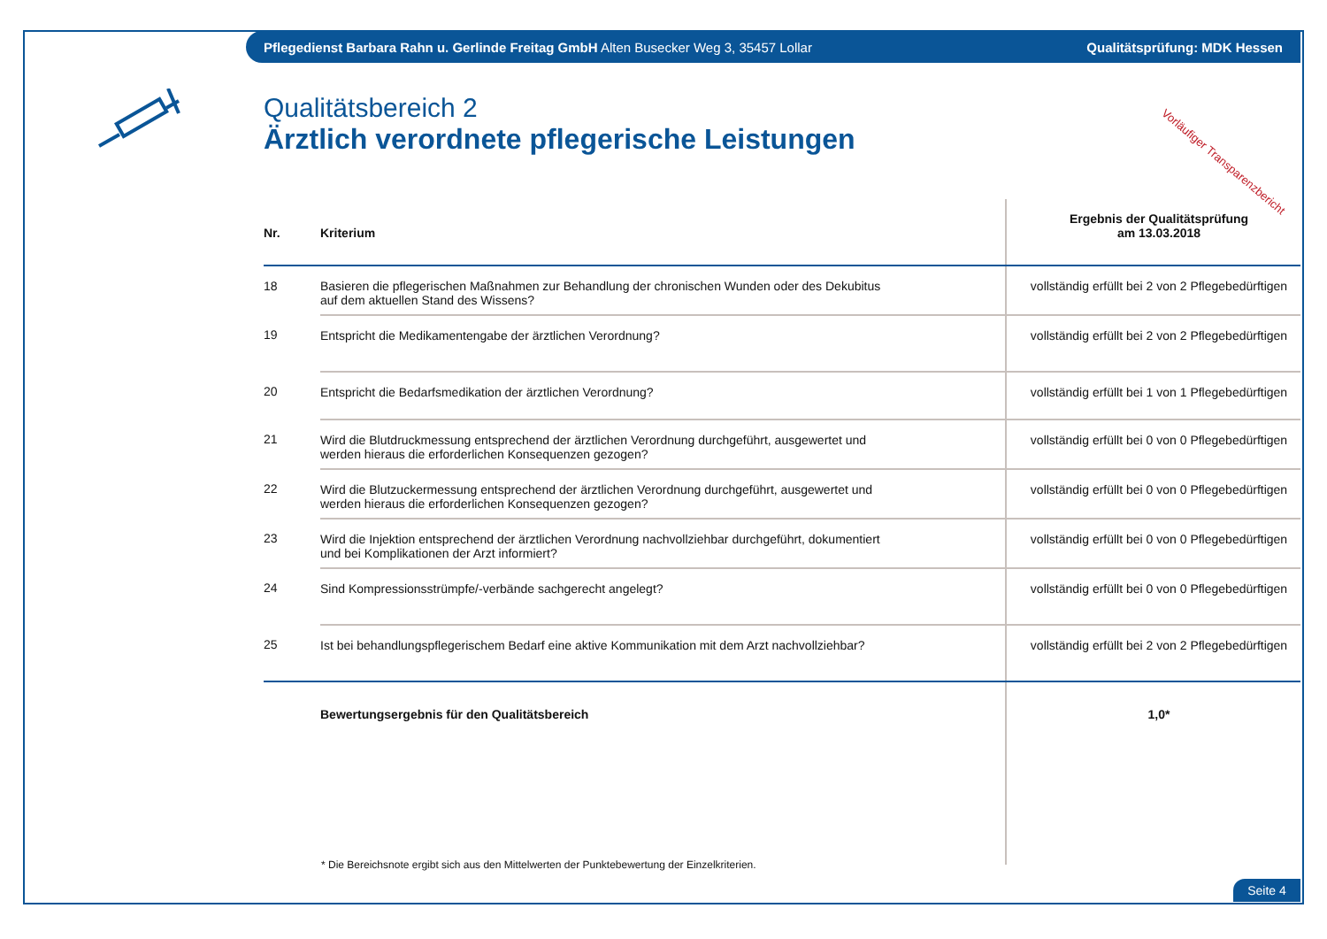Pflegedienst Barbara Rahn u. Gerlinde Freitag GmbH Alten Busecker Weg 3, 35457 Lollar Qualitätsprüfung: MDK Hessen
Qualitätsbereich 2
Ärztlich verordnete pflegerische Leistungen
Vorläufiger Transparenzbericht
| Nr. | Kriterium | Ergebnis der Qualitätsprüfung am 13.03.2018 |
| --- | --- | --- |
| 18 | Basieren die pflegerischen Maßnahmen zur Behandlung der chronischen Wunden oder des Dekubitus auf dem aktuellen Stand des Wissens? | vollständig erfüllt bei 2 von 2 Pflegebedürftigen |
| 19 | Entspricht die Medikamentengabe der ärztlichen Verordnung? | vollständig erfüllt bei 2 von 2 Pflegebedürftigen |
| 20 | Entspricht die Bedarfsmedikation der ärztlichen Verordnung? | vollständig erfüllt bei 1 von 1 Pflegebedürftigen |
| 21 | Wird die Blutdruckmessung entsprechend der ärztlichen Verordnung durchgeführt, ausgewertet und werden hieraus die erforderlichen Konsequenzen gezogen? | vollständig erfüllt bei 0 von 0 Pflegebedürftigen |
| 22 | Wird die Blutzuckermessung entsprechend der ärztlichen Verordnung durchgeführt, ausgewertet und werden hieraus die erforderlichen Konsequenzen gezogen? | vollständig erfüllt bei 0 von 0 Pflegebedürftigen |
| 23 | Wird die Injektion entsprechend der ärztlichen Verordnung nachvollziehbar durchgeführt, dokumentiert und bei Komplikationen der Arzt informiert? | vollständig erfüllt bei 0 von 0 Pflegebedürftigen |
| 24 | Sind Kompressionsstrümpfe/-verbände sachgerecht angelegt? | vollständig erfüllt bei 0 von 0 Pflegebedürftigen |
| 25 | Ist bei behandlungspflegerischem Bedarf eine aktive Kommunikation mit dem Arzt nachvollziehbar? | vollständig erfüllt bei 2 von 2 Pflegebedürftigen |
| | Bewertungsergebnis für den Qualitätsbereich | 1,0* |
* Die Bereichsnote ergibt sich aus den Mittelwerten der Punktebewertung der Einzelkriterien.
Seite 4